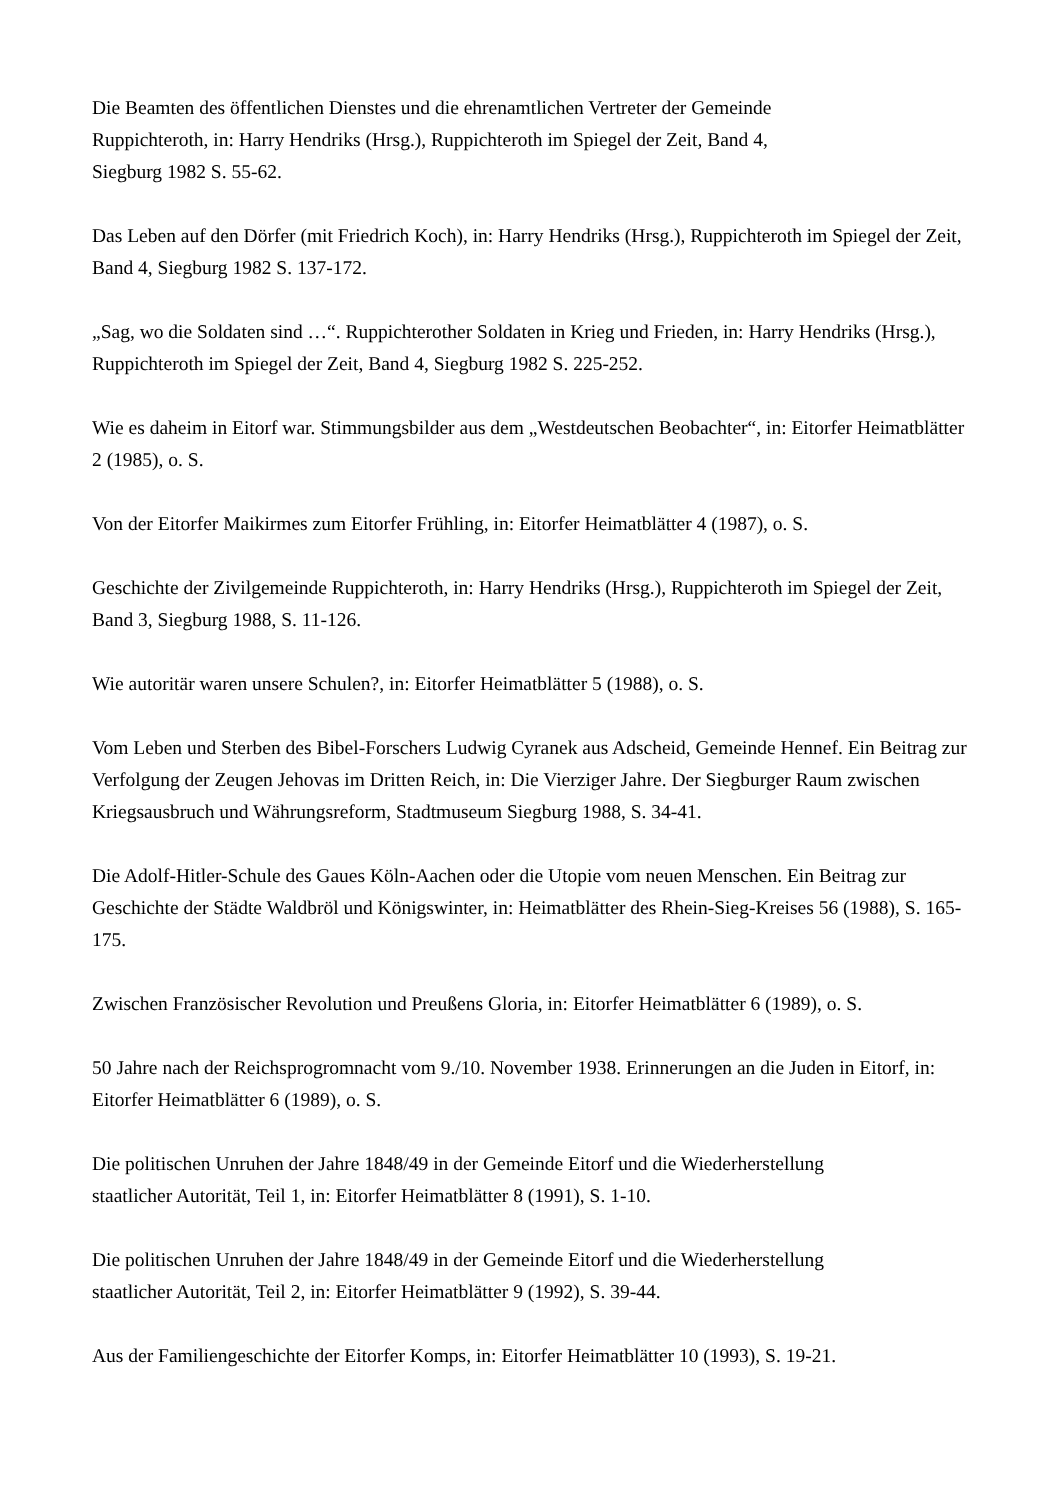Die Beamten des öffentlichen Dienstes und die ehrenamtlichen Vertreter der Gemeinde
Ruppichteroth, in: Harry Hendriks (Hrsg.), Ruppichteroth im Spiegel der Zeit, Band 4,
Siegburg 1982 S. 55-62.
Das Leben auf den Dörfer (mit Friedrich Koch), in: Harry Hendriks (Hrsg.), Ruppichteroth im Spiegel der Zeit, Band 4, Siegburg 1982 S. 137-172.
„Sag, wo die Soldaten sind …“. Ruppichterother Soldaten in Krieg und Frieden, in: Harry Hendriks (Hrsg.), Ruppichteroth im Spiegel der Zeit, Band 4, Siegburg 1982 S. 225-252.
Wie es daheim in Eitorf war. Stimmungsbilder aus dem „Westdeutschen Beobachter“, in: Eitorfer Heimatblätter 2 (1985), o. S.
Von der Eitorfer Maikirmes zum Eitorfer Frühling, in: Eitorfer Heimatblätter 4 (1987), o. S.
Geschichte der Zivilgemeinde Ruppichteroth, in: Harry Hendriks (Hrsg.), Ruppichteroth im Spiegel der Zeit, Band 3, Siegburg 1988, S. 11-126.
Wie autoritär waren unsere Schulen?, in: Eitorfer Heimatblätter 5 (1988), o. S.
Vom Leben und Sterben des Bibel-Forschers Ludwig Cyranek aus Adscheid, Gemeinde Hennef. Ein Beitrag zur Verfolgung der Zeugen Jehovas im Dritten Reich, in: Die Vierziger Jahre. Der Siegburger Raum zwischen Kriegsausbruch und Währungsreform, Stadtmuseum Siegburg 1988, S. 34-41.
Die Adolf-Hitler-Schule des Gaues Köln-Aachen oder die Utopie vom neuen Menschen. Ein Beitrag zur Geschichte der Städte Waldbröl und Königswinter, in: Heimatblätter des Rhein-Sieg-Kreises 56 (1988), S. 165-175.
Zwischen Französischer Revolution und Preußens Gloria, in: Eitorfer Heimatblätter 6 (1989), o. S.
50 Jahre nach der Reichsprogromnacht vom 9./10. November 1938. Erinnerungen an die Juden in Eitorf, in: Eitorfer Heimatblätter 6 (1989), o. S.
Die politischen Unruhen der Jahre 1848/49 in der Gemeinde Eitorf und die Wiederherstellung
staatlicher Autorität, Teil 1, in: Eitorfer Heimatblätter 8 (1991), S. 1-10.
Die politischen Unruhen der Jahre 1848/49 in der Gemeinde Eitorf und die Wiederherstellung
staatlicher Autorität, Teil 2, in: Eitorfer Heimatblätter 9 (1992), S. 39-44.
Aus der Familiengeschichte der Eitorfer Komps, in: Eitorfer Heimatblätter 10 (1993), S. 19-21.